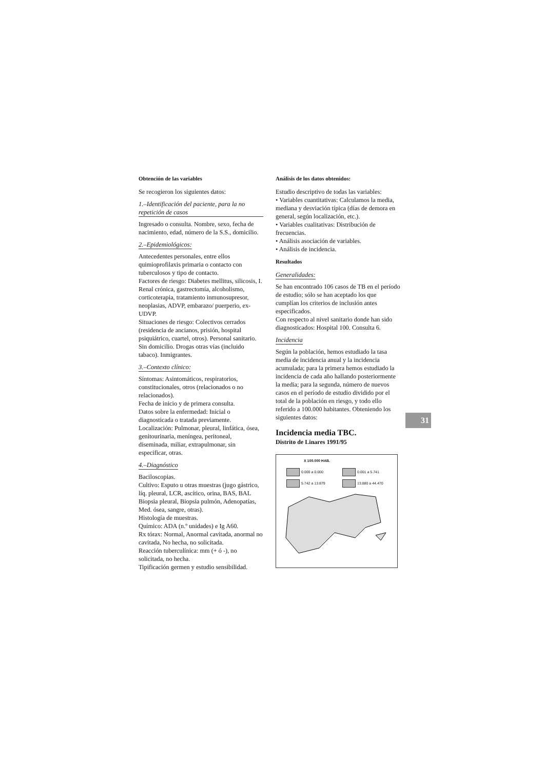Obtención de las variables
Se recogieron los siguientes datos:
1.–Identificación del paciente, para la no repetición de casos
Ingresado o consulta. Nombre, sexo, fecha de nacimiento, edad, número de la S.S., domicilio.
2.–Epidemiológicos:
Antecedentes personales, entre ellos quimioprofilaxis primaria o contacto con tuberculosos y tipo de contacto.
Factores de riesgo: Diabetes mellitus, silicosis, I. Renal crónica, gastrectomía, alcoholismo, corticoterapia, tratamiento inmunosupresor, neoplasias, ADVP, embarazo/ puerperio, ex-UDVP.
Situaciones de riesgo: Colectivos cerrados (residencia de ancianos, prisión, hospital psiquiátrico, cuartel, otros). Personal sanitario. Sin domicilio. Drogas otras vías (incluido tabaco). Inmigrantes.
3.–Contexto clínico:
Síntomas: Asintomáticos, respiratorios, constitucionales, otros (relacionados o no relacionados).
Fecha de inicio y de primera consulta.
Datos sobre la enfermedad: Inicial o diagnosticada o tratada previamente.
Localización: Pulmonar, pleural, linfática, ósea, genitourinaria, meníngea, peritoneal, diseminada, miliar, extrapulmonar, sin especificar, otras.
4.–Diagnóstico
Baciloscopias.
Cultivo: Esputo u otras muestras (jugo gástrico, líq. pleural, LCR, ascítico, orina, BAS, BAL Biopsia pleural, Biopsia pulmón, Adenopatías, Med. ósea, sangre, otras).
Histología de muestras.
Químico: ADA (n.º unidades) e Ig A60.
Rx tórax: Normal, Anormal cavitada, anormal no cavitada, No hecha, no solicitada.
Reacción tuberculínica: mm (+ ó -), no solicitada, no hecha.
Tipificación germen y estudio sensibilidad.
Análisis de los datos obtenidos:
Estudio descriptivo de todas las variables:
• Variables cuantitativas: Calculamos la media, mediana y desviación típica (días de demora en general, según localización, etc.).
• Variables cualitativas: Distribución de frecuencias.
• Análisis asociación de variables.
• Análisis de incidencia.
Resultados
Generalidades:
Se han encontrado 106 casos de TB en el período de estudio; sólo se han aceptado los que cumplían los criterios de inclusión antes especificados.
Con respecto al nivel sanitario donde han sido diagnosticados: Hospital 100. Consulta 6.
Incidencia
Según la población, hemos estudiado la tasa media de incidencia anual y la incidencia acumulada; para la primera hemos estudiado la incidencia de cada año hallando posteriormente la media; para la segunda, número de nuevos casos en el período de estudio dividido por el total de la población en riesgo, y todo ello referido a 100.000 habitantes. Obteniendo los siguientes datos:
Incidencia media TBC.
Distrito de Linares 1991/95
X 100.000 HAB.
0.000 a 0.000 0.001 a 5.741 5.742 a 13.879 13.880 a 44.470
31